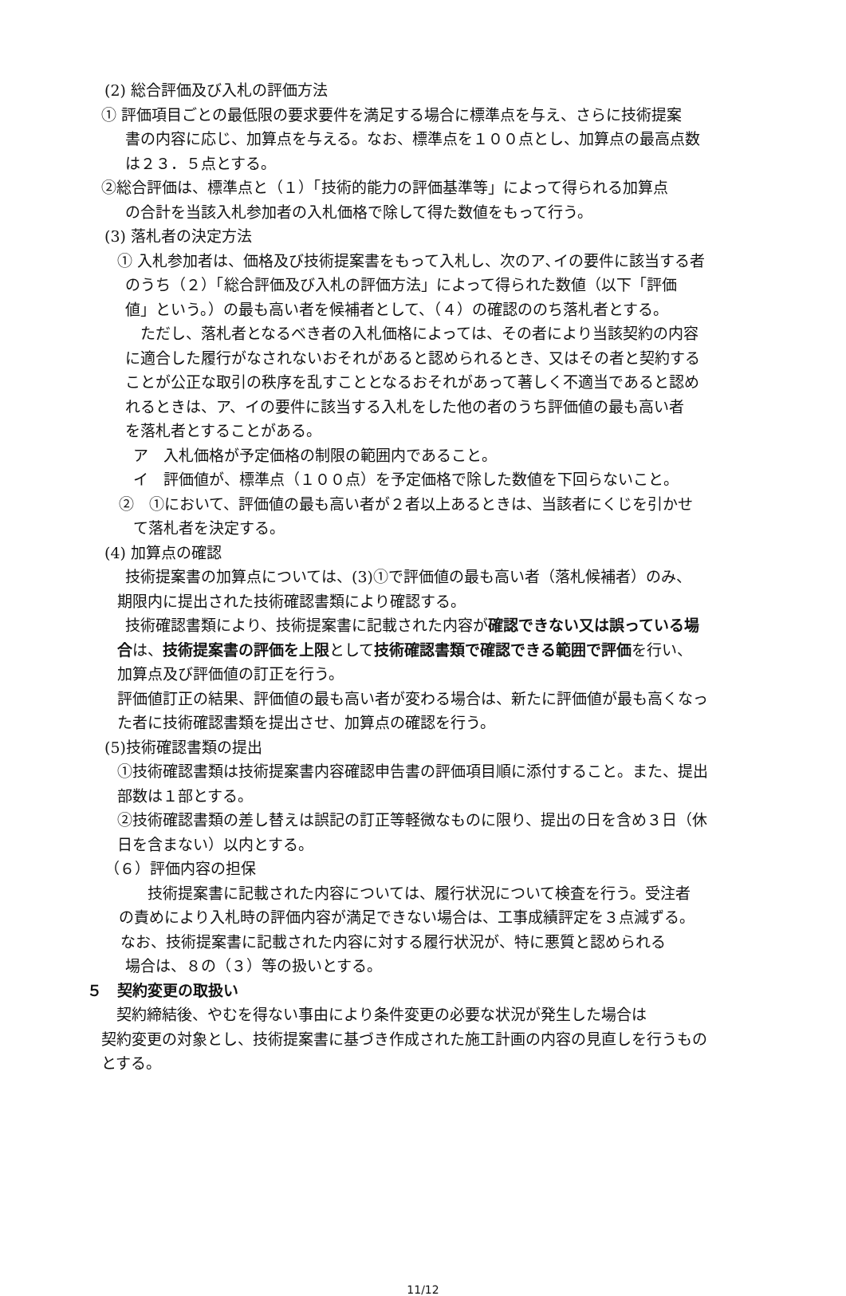(2) 総合評価及び入札の評価方法
① 評価項目ごとの最低限の要求要件を満足する場合に標準点を与え、さらに技術提案
書の内容に応じ、加算点を与える。なお、標準点を１００点とし、加算点の最高点数
は２３．５点とする。
②総合評価は、標準点と（１）「技術的能力の評価基準等」によって得られる加算点
の合計を当該入札参加者の入札価格で除して得た数値をもって行う。
(3) 落札者の決定方法
① 入札参加者は、価格及び技術提案書をもって入札し、次のア､イの要件に該当する者
のうち（２）「総合評価及び入札の評価方法」によって得られた数値（以下「評価
値」という。）の最も高い者を候補者として、（４）の確認ののち落札者とする。
　ただし、落札者となるべき者の入札価格によっては、その者により当該契約の内容
に適合した履行がなされないおそれがあると認められるとき、又はその者と契約する
ことが公正な取引の秩序を乱すこととなるおそれがあって著しく不適当であると認め
れるときは、ア、イの要件に該当する入札をした他の者のうち評価値の最も高い者
を落札者とすることがある。
ア　入札価格が予定価格の制限の範囲内であること。
イ　評価値が、標準点（１００点）を予定価格で除した数値を下回らないこと。
②　①において、評価値の最も高い者が２者以上あるときは、当該者にくじを引かせ
て落札者を決定する。
(4) 加算点の確認
技術提案書の加算点については、(3)①で評価値の最も高い者（落札候補者）のみ、
期限内に提出された技術確認書類により確認する。
技術確認書類により、技術提案書に記載された内容が確認できない又は誤っている場
合は、技術提案書の評価を上限として技術確認書類で確認できる範囲で評価を行い、
加算点及び評価値の訂正を行う。
評価値訂正の結果、評価値の最も高い者が変わる場合は、新たに評価値が最も高くなっ
た者に技術確認書類を提出させ、加算点の確認を行う。
(5)技術確認書類の提出
①技術確認書類は技術提案書内容確認申告書の評価項目順に添付すること。また、提出
部数は１部とする。
②技術確認書類の差し替えは誤記の訂正等軽微なものに限り、提出の日を含め３日（休
日を含まない）以内とする。
（６）評価内容の担保
　　技術提案書に記載された内容については、履行状況について検査を行う。受注者
の責めにより入札時の評価内容が満足できない場合は、工事成績評定を３点減ずる。
なお、技術提案書に記載された内容に対する履行状況が、特に悪質と認められる
場合は、８の（３）等の扱いとする。
５　契約変更の取扱い
　契約締結後、やむを得ない事由により条件変更の必要な状況が発生した場合は
契約変更の対象とし、技術提案書に基づき作成された施工計画の内容の見直しを行うもの
とする。
11/12